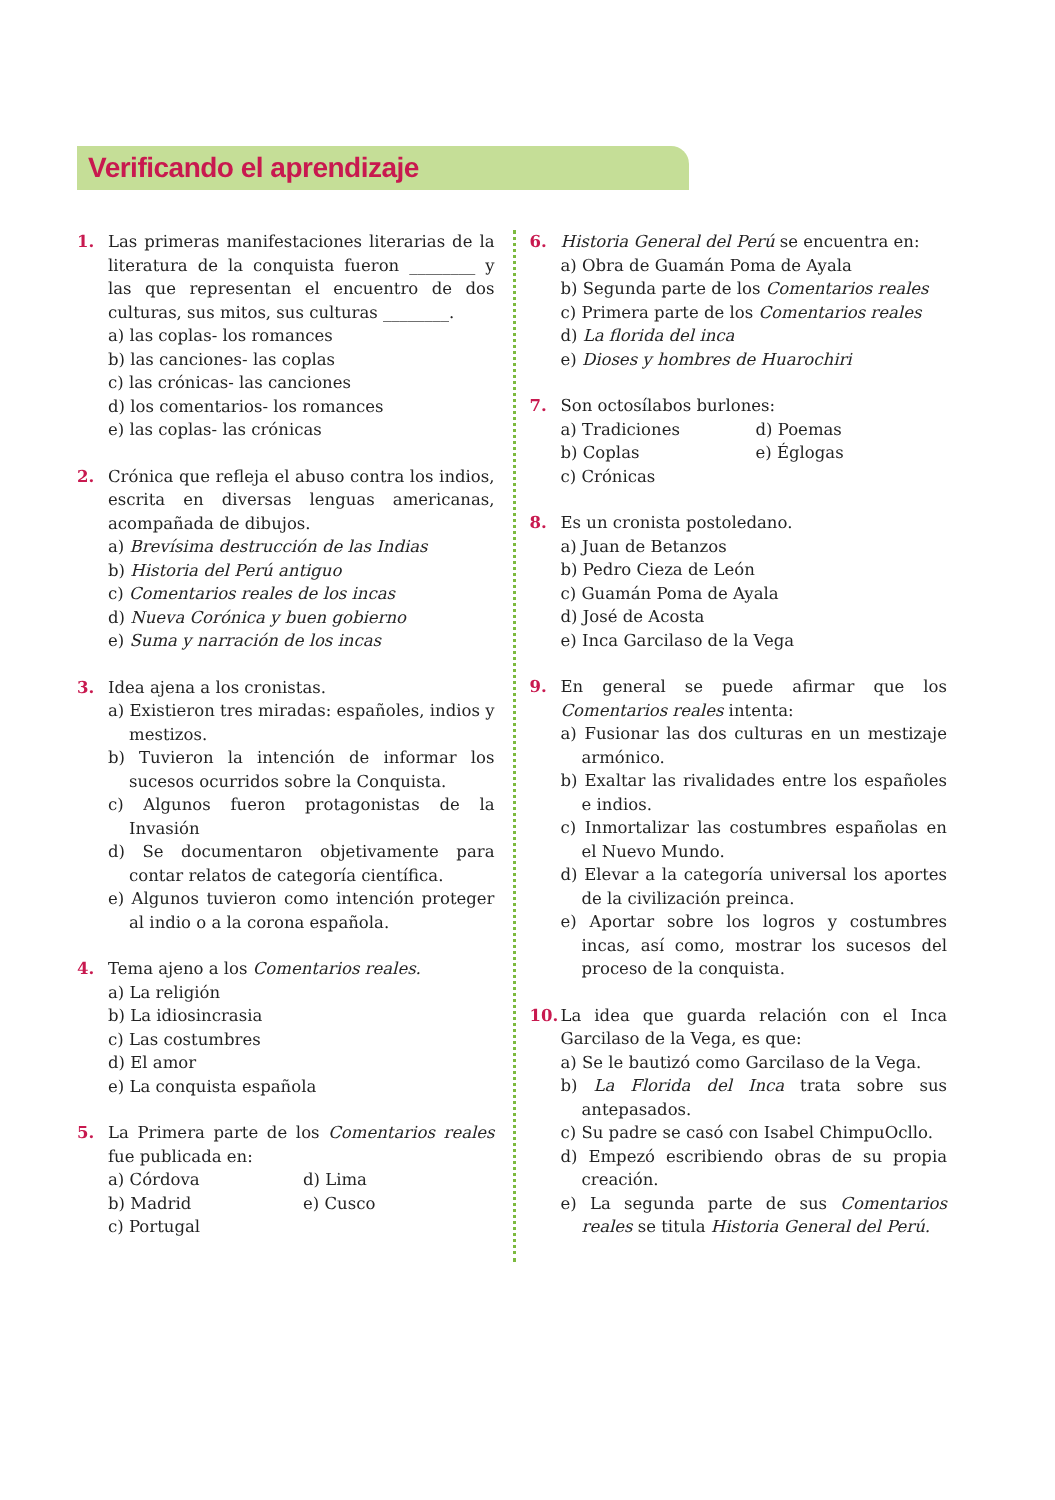Verificando el aprendizaje
1. Las primeras manifestaciones literarias de la literatura de la conquista fueron ________ y las que representan el encuentro de dos culturas, sus mitos, sus culturas ________.
a) las coplas- los romances
b) las canciones- las coplas
c) las crónicas- las canciones
d) los comentarios- los romances
e) las coplas- las crónicas
2. Crónica que refleja el abuso contra los indios, escrita en diversas lenguas americanas, acompañada de dibujos.
a) Brevísima destrucción de las Indias
b) Historia del Perú antiguo
c) Comentarios reales de los incas
d) Nueva Corónica y buen gobierno
e) Suma y narración de los incas
3. Idea ajena a los cronistas.
a) Existieron tres miradas: españoles, indios y mestizos.
b) Tuvieron la intención de informar los sucesos ocurridos sobre la Conquista.
c) Algunos fueron protagonistas de la Invasión
d) Se documentaron objetivamente para contar relatos de categoría científica.
e) Algunos tuvieron como intención proteger al indio o a la corona española.
4. Tema ajeno a los Comentarios reales.
a) La religión
b) La idiosincrasia
c) Las costumbres
d) El amor
e) La conquista española
5. La Primera parte de los Comentarios reales fue publicada en:
a) Córdova
d) Lima
b) Madrid
e) Cusco
c) Portugal
6. Historia General del Perú se encuentra en:
a) Obra de Guamán Poma de Ayala
b) Segunda parte de los Comentarios reales
c) Primera parte de los Comentarios reales
d) La florida del inca
e) Dioses y hombres de Huarochiri
7. Son octosílabos burlones:
a) Tradiciones
d) Poemas
b) Coplas
e) Églogas
c) Crónicas
8. Es un cronista postoledano.
a) Juan de Betanzos
b) Pedro Cieza de León
c) Guamán Poma de Ayala
d) José de Acosta
e) Inca Garcilaso de la Vega
9. En general se puede afirmar que los Comentarios reales intenta:
a) Fusionar las dos culturas en un mestizaje armónico.
b) Exaltar las rivalidades entre los españoles e indios.
c) Inmortalizar las costumbres españolas en el Nuevo Mundo.
d) Elevar a la categoría universal los aportes de la civilización preinca.
e) Aportar sobre los logros y costumbres incas, así como, mostrar los sucesos del proceso de la conquista.
10. La idea que guarda relación con el Inca Garcilaso de la Vega, es que:
a) Se le bautizó como Garcilaso de la Vega.
b) La Florida del Inca trata sobre sus antepasados.
c) Su padre se casó con Isabel ChimpuOcllo.
d) Empezó escribiendo obras de su propia creación.
e) La segunda parte de sus Comentarios reales se titula Historia General del Perú.